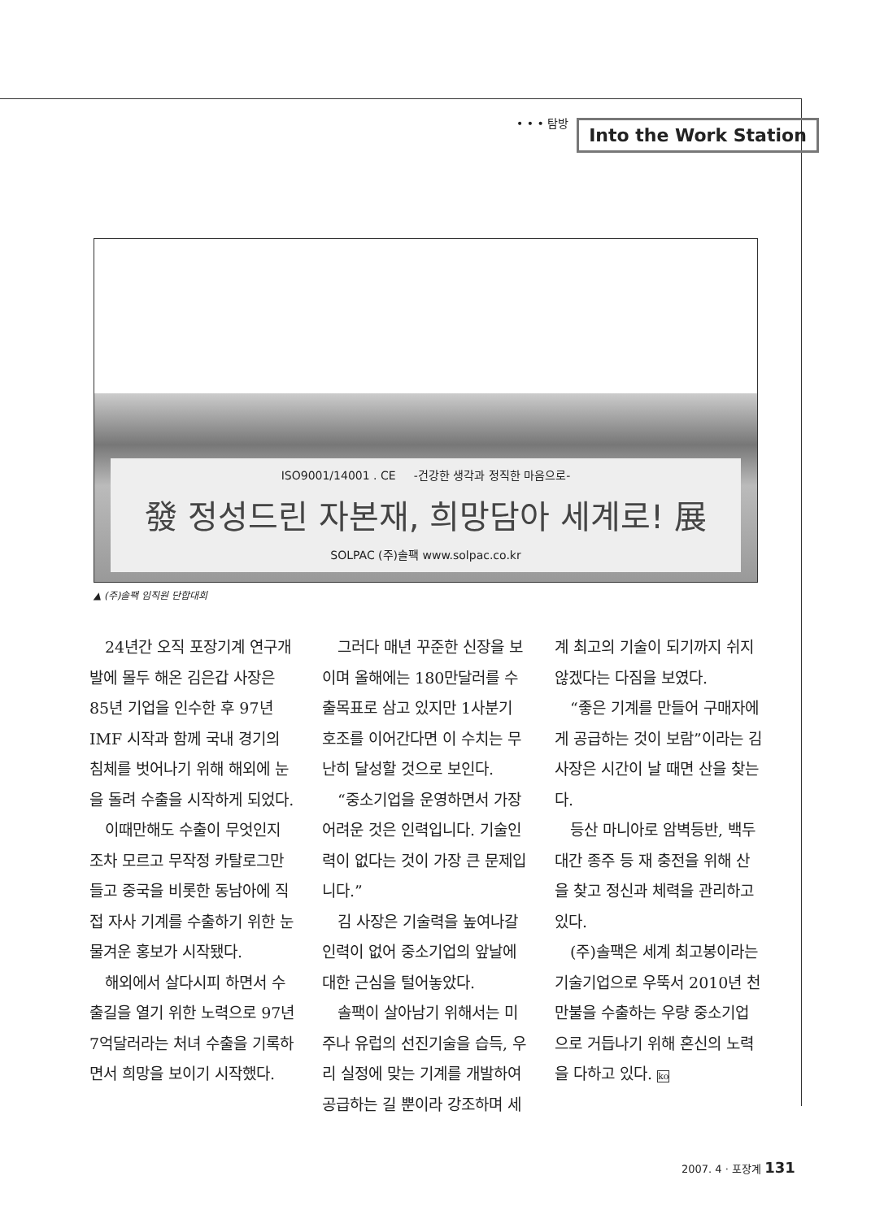• • • 탐방 Into the Work Station
ISO9001/14001 . CE -건강한 생각과 정직한 마음으로-
發 정성드린 자본재, 희망담아 세계로! 展
SOLPAC (주)솔팩 www.solpac.co.kr
▲ (주)솔팩 임직원 단합대회
24년간 오직 포장기계 연구개발에 몰두 해온 김은갑 사장은 85년 기업을 인수한 후 97년 IMF 시작과 함께 국내 경기의 침체를 벗어나기 위해 해외에 눈을 돌려 수출을 시작하게 되었다.
이때만해도 수출이 무엇인지 조차 모르고 무작정 카탈로그만 들고 중국을 비롯한 동남아에 직접 자사 기계를 수출하기 위한 눈물겨운 홍보가 시작됐다.
해외에서 살다시피 하면서 수출길을 열기 위한 노력으로 97년 7억달러라는 처녀 수출을 기록하면서 희망을 보이기 시작했다.
그러다 매년 꾸준한 신장을 보이며 올해에는 180만달러를 수출목표로 삼고 있지만 1사분기 호조를 이어간다면 이 수치는 무난히 달성할 것으로 보인다.
“중소기업을 운영하면서 가장 어려운 것은 인력입니다. 기술인력이 없다는 것이 가장 큰 문제입니다.”
김 사장은 기술력을 높여나갈 인력이 없어 중소기업의 앞날에 대한 근심을 털어놓았다.
솔팩이 살아남기 위해서는 미주나 유럽의 선진기술을 습득, 우리 실정에 맞는 기계를 개발하여 공급하는 길 뿐이라 강조하며 세계 최고의 기술이 되기까지 쉬지 않겠다는 다짐을 보였다.
“좋은 기계를 만들어 구매자에게 공급하는 것이 보람”이라는 김 사장은 시간이 날 때면 산을 찾는다.
등산 마니아로 암벽등반, 백두대간 종주 등 재 충전을 위해 산을 찾고 정신과 체력을 관리하고 있다.
(주)솔팩은 세계 최고봉이라는 기술기업으로 우뚝서 2010년 천만불을 수출하는 우량 중소기업으로 거듭나기 위해 혼신의 노력을 다하고 있다. ko
2007. 4 · 포장계 131